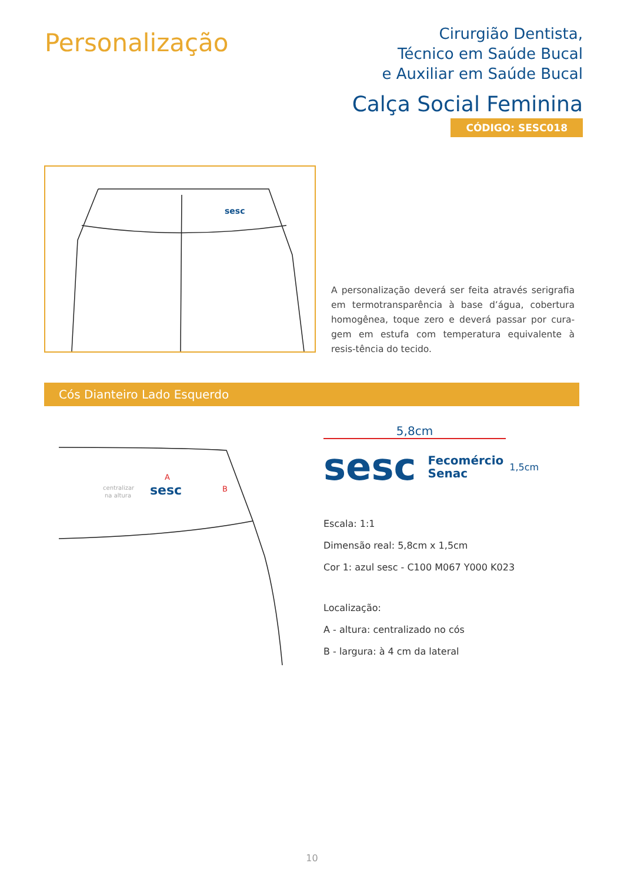Personalização
Cirurgião Dentista,
Técnico em Saúde Bucal
e Auxiliar em Saúde Bucal
Calça Social Feminina
CÓDIGO: SESC018
sesc
A personalização deverá ser feita através serigrafia em termotransparência à base d’água, cobertura homogênea, toque zero e deverá passar por cura-gem em estufa com temperatura equivalente à resis-tência do tecido.
Cós Dianteiro Lado Esquerdo
A
B
centralizar
na altura
sesc
5,8cm
sesc Fecomércio
Senac 1,5cm
Escala: 1:1
Dimensão real: 5,8cm x 1,5cm
Cor 1: azul sesc - C100 M067 Y000 K023
Localização:
A - altura: centralizado no cós
B - largura: à 4 cm da lateral
10